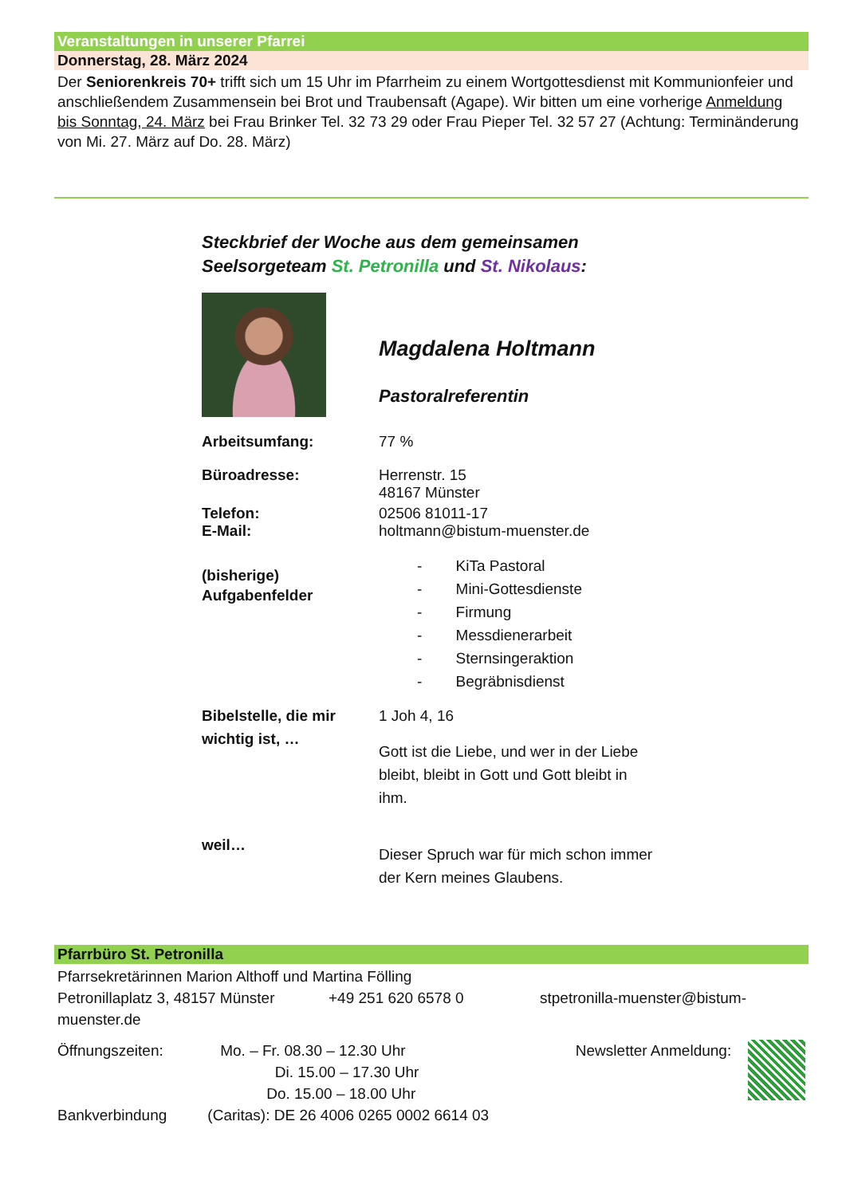Veranstaltungen in unserer Pfarrei
Donnerstag, 28. März 2024
Der Seniorenkreis 70+ trifft sich um 15 Uhr im Pfarrheim zu einem Wortgottesdienst mit Kommunionfeier und anschließendem Zusammensein bei Brot und Traubensaft (Agape). Wir bitten um eine vorherige Anmeldung bis Sonntag, 24. März bei Frau Brinker Tel. 32 73 29 oder Frau Pieper Tel. 32 57 27 (Achtung: Terminänderung von Mi. 27. März auf Do. 28. März)
Steckbrief der Woche aus dem gemeinsamen
Seelsorgeteam St. Petronilla und St. Nikolaus:
Magdalena Holtmann
Pastoralreferentin
Arbeitsumfang: 77 %
Büroadresse: Herrenstr. 15
48167 Münster
Telefon:
E-Mail:
02506 81011-17
holtmann@bistum-muenster.de
(bisherige)
Aufgabenfelder
- KiTa Pastoral
- Mini-Gottesdienste
- Firmung
- Messdienerarbeit
- Sternsingeraktion
- Begräbnisdienst
Bibelstelle, die mir wichtig ist, …
1 Joh 4, 16
Gott ist die Liebe, und wer in der Liebe
bleibt, bleibt in Gott und Gott bleibt in
ihm.
weil…
Dieser Spruch war für mich schon immer
der Kern meines Glaubens.
Pfarrbüro St. Petronilla
Pfarrsekretärinnen Marion Althoff und Martina Fölling
Petronillaplatz 3, 48157 Münster +49 251 620 6578 0 stpetronilla-muenster@bistum-muenster.de
Öffnungszeiten:
Bankverbindung
Mo. – Fr. 08.30 – 12.30 Uhr
Di. 15.00 – 17.30 Uhr
Do. 15.00 – 18.00 Uhr
(Caritas): DE 26 4006 0265 0002 6614 03
Newsletter Anmeldung: